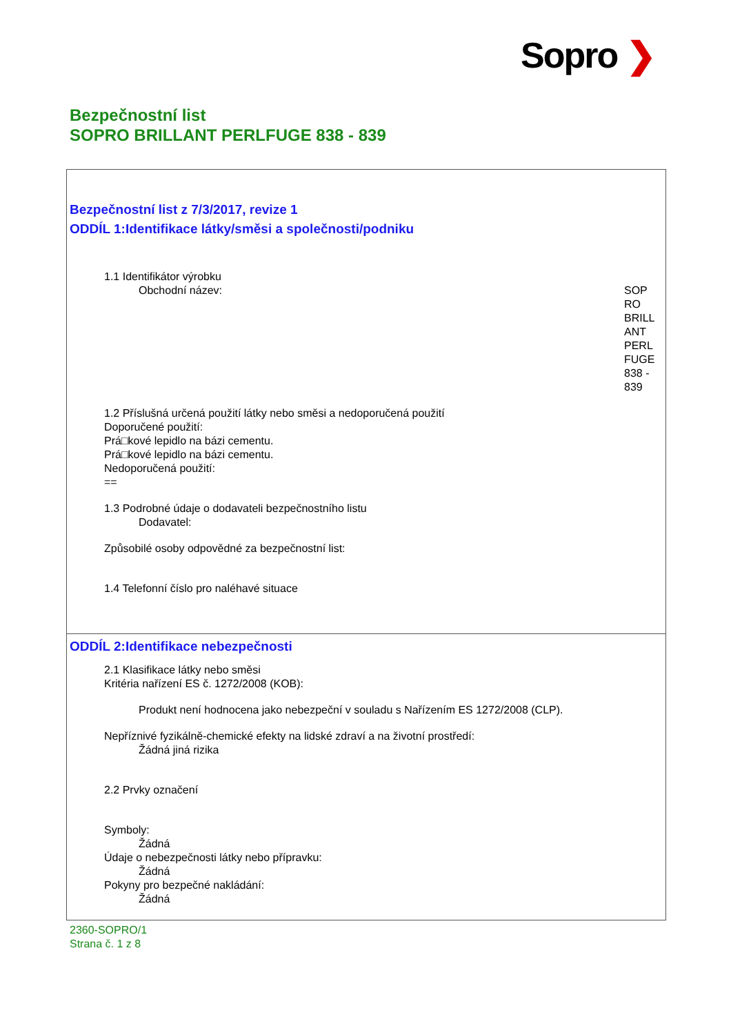Sopro ❯
Bezpečnostní list
SOPRO BRILLANT PERLFUGE 838 - 839
Bezpečnostní list z 7/3/2017, revize 1
ODDÍL 1:Identifikace látky/směsi a společnosti/podniku
1.1 Identifikátor výrobku
Obchodní název: SOP
RO
BRILL
ANT
PERL
FUGE
838 -
839
1.2 Příslušná určená použití látky nebo směsi a nedoporučená použití
Doporučené použití:
Prá□kové lepidlo na bázi cementu.
Prá□kové lepidlo na bázi cementu.
Nedoporučená použití:
==
1.3 Podrobné údaje o dodavateli bezpečnostního listu
Dodavatel:
Způsobilé osoby odpovědné za bezpečnostní list:
1.4 Telefonní číslo pro naléhavé situace
ODDÍL 2:Identifikace nebezpečnosti
2.1 Klasifikace látky nebo směsi
Kritéria nařízení ES č. 1272/2008 (KOB):
Produkt není hodnocena jako nebezpeční v souladu s Nařízením ES 1272/2008 (CLP).
Nepříznivé fyzikálně-chemické efekty na lidské zdraví a na životní prostředí:
Žádná jiná rizika
2.2 Prvky označení
Symboly:
Žádná
Údaje o nebezpečnosti látky nebo přípravku:
Žádná
Pokyny pro bezpečné nakládání:
Žádná
2360-SOPRO/1
Strana č. 1 z 8